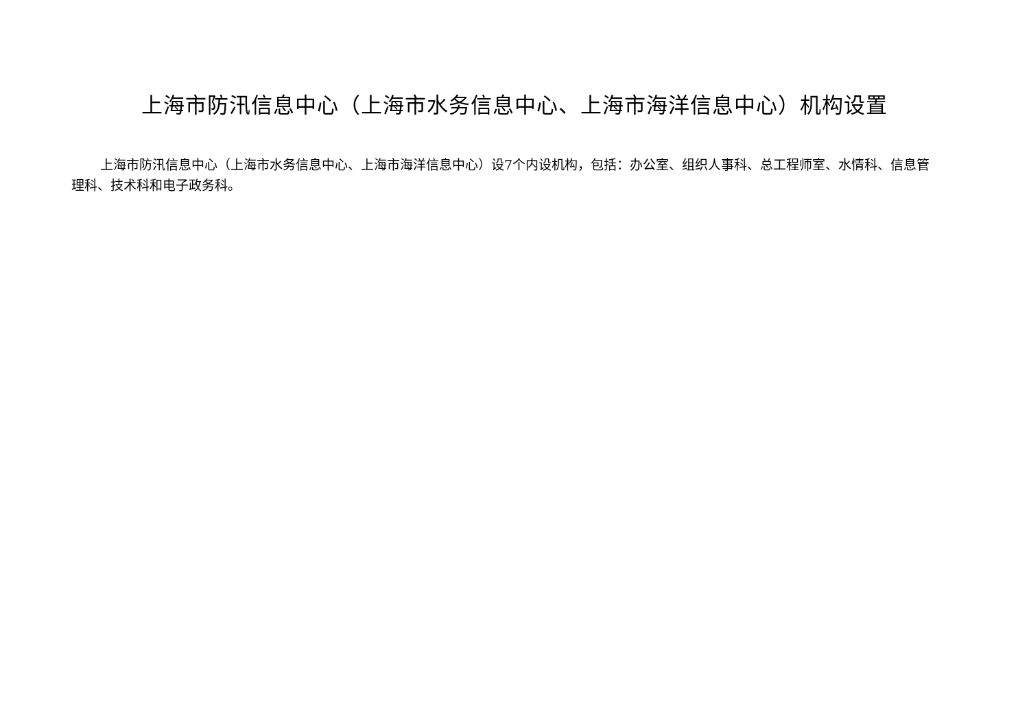上海市防汛信息中心（上海市水务信息中心、上海市海洋信息中心）机构设置
上海市防汛信息中心（上海市水务信息中心、上海市海洋信息中心）设7个内设机构，包括：办公室、组织人事科、总工程师室、水情科、信息管理科、技术科和电子政务科。